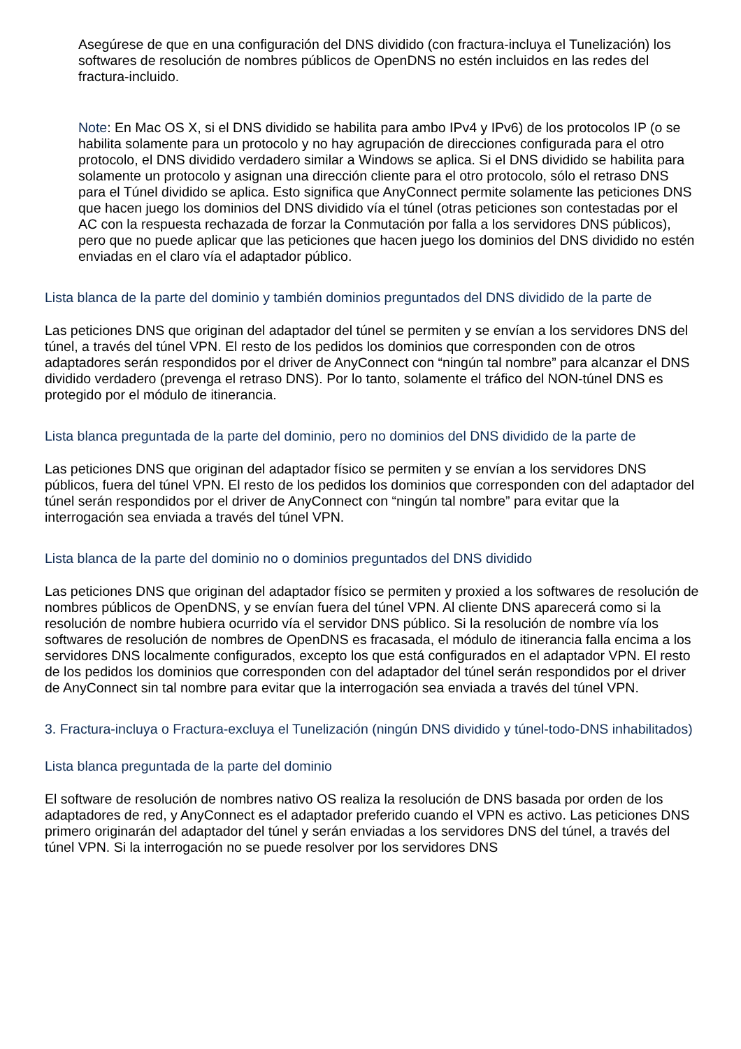Asegúrese de que en una configuración del DNS dividido (con fractura-incluya el Tunelización) los softwares de resolución de nombres públicos de OpenDNS no estén incluidos en las redes del fractura-incluido.
Note: En Mac OS X, si el DNS dividido se habilita para ambo IPv4 y IPv6) de los protocolos IP (o se habilita solamente para un protocolo y no hay agrupación de direcciones configurada para el otro protocolo, el DNS dividido verdadero similar a Windows se aplica. Si el DNS dividido se habilita para solamente un protocolo y asignan una dirección cliente para el otro protocolo, sólo el retraso DNS para el Túnel dividido se aplica. Esto significa que AnyConnect permite solamente las peticiones DNS que hacen juego los dominios del DNS dividido vía el túnel (otras peticiones son contestadas por el AC con la respuesta rechazada de forzar la Conmutación por falla a los servidores DNS públicos), pero que no puede aplicar que las peticiones que hacen juego los dominios del DNS dividido no estén enviadas en el claro vía el adaptador público.
Lista blanca de la parte del dominio y también dominios preguntados del DNS dividido de la parte de
Las peticiones DNS que originan del adaptador del túnel se permiten y se envían a los servidores DNS del túnel, a través del túnel VPN. El resto de los pedidos los dominios que corresponden con de otros adaptadores serán respondidos por el driver de AnyConnect con “ningún tal nombre” para alcanzar el DNS dividido verdadero (prevenga el retraso DNS). Por lo tanto, solamente el tráfico del NON-túnel DNS es protegido por el módulo de itinerancia.
Lista blanca preguntada de la parte del dominio, pero no dominios del DNS dividido de la parte de
Las peticiones DNS que originan del adaptador físico se permiten y se envían a los servidores DNS públicos, fuera del túnel VPN. El resto de los pedidos los dominios que corresponden con del adaptador del túnel serán respondidos por el driver de AnyConnect con “ningún tal nombre” para evitar que la interrogación sea enviada a través del túnel VPN.
Lista blanca de la parte del dominio no o dominios preguntados del DNS dividido
Las peticiones DNS que originan del adaptador físico se permiten y proxied a los softwares de resolución de nombres públicos de OpenDNS, y se envían fuera del túnel VPN. Al cliente DNS aparecerá como si la resolución de nombre hubiera ocurrido vía el servidor DNS público. Si la resolución de nombre vía los softwares de resolución de nombres de OpenDNS es fracasada, el módulo de itinerancia falla encima a los servidores DNS localmente configurados, excepto los que está configurados en el adaptador VPN. El resto de los pedidos los dominios que corresponden con del adaptador del túnel serán respondidos por el driver de AnyConnect sin tal nombre para evitar que la interrogación sea enviada a través del túnel VPN.
3. Fractura-incluya o Fractura-excluya el Tunelización (ningún DNS dividido y túnel-todo-DNS inhabilitados)
Lista blanca preguntada de la parte del dominio
El software de resolución de nombres nativo OS realiza la resolución de DNS basada por orden de los adaptadores de red, y AnyConnect es el adaptador preferido cuando el VPN es activo. Las peticiones DNS primero originarán del adaptador del túnel y serán enviadas a los servidores DNS del túnel, a través del túnel VPN. Si la interrogación no se puede resolver por los servidores DNS